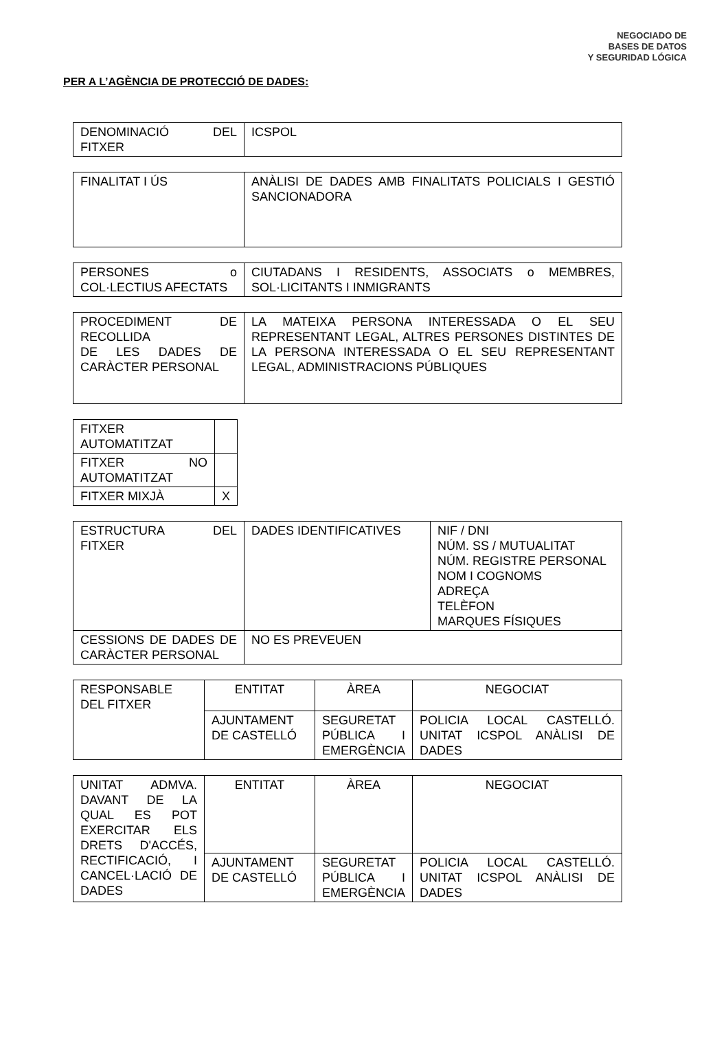NEGOCIADO DE
BASES DE DATOS
Y SEGURIDAD LÓGICA
PER A L’AGÈNCIA DE PROTECCIÓ DE DADES:
| DENOMINACIÓ DEL FITXER | ICSPOL |
| FINALITAT I ÚS | ANÀLISI DE DADES AMB FINALITATS POLICIALS I GESTIÓ SANCIONADORA |
| PERSONES o COL·LECTIUS AFECTATS | CIUTADANS I RESIDENTS, ASSOCIATS o MEMBRES, SOL·LICITANTS I INMIGRANTS |
| PROCEDIMENT DE RECOLLIDA DE LES DADES DE CARÀCTER PERSONAL | LA MATEIXA PERSONA INTERESSADA O EL SEU REPRESENTANT LEGAL, ALTRES PERSONES DISTINTES DE LA PERSONA INTERESSADA O EL SEU REPRESENTANT LEGAL, ADMINISTRACIONS PÚBLIQUES |
| FITXER AUTOMATITZAT | |
| FITXER NO AUTOMATITZAT | |
| FITXER MIXJÀ | X |
| ESTRUCTURA DEL FITXER | DADES IDENTIFICATIVES | NIF / DNI NÚM. SS / MUTUALITAT NÚM. REGISTRE PERSONAL NOM I COGNOMS ADREÇA TELÈFON MARQUES FÍSIQUES |
| CESSIONS DE DADES DE CARÀCTER PERSONAL | NO ES PREVEUEN | |
| RESPONSABLE DEL FITXER | ENTITAT | ÀREA | NEGOCIAT |
| | AJUNTAMENT DE CASTELLÓ | SEGURETAT PÚBLICA I EMERGÈNCIA | POLICIA LOCAL CASTELLÓ. UNITAT ICSPOL ANÀLISI DE DADES |
| UNITAT ADMVA. DAVANT DE LA QUAL ES POT EXERCITAR ELS DRETS D'ACCÉS, RECTIFICACIÓ, I CANCEL·LACIÓ DE DADES | ENTITAT | ÀREA | NEGOCIAT |
| | AJUNTAMENT DE CASTELLÓ | SEGURETAT PÚBLICA I EMERGÈNCIA | POLICIA LOCAL CASTELLÓ. UNITAT ICSPOL ANÀLISI DE DADES |